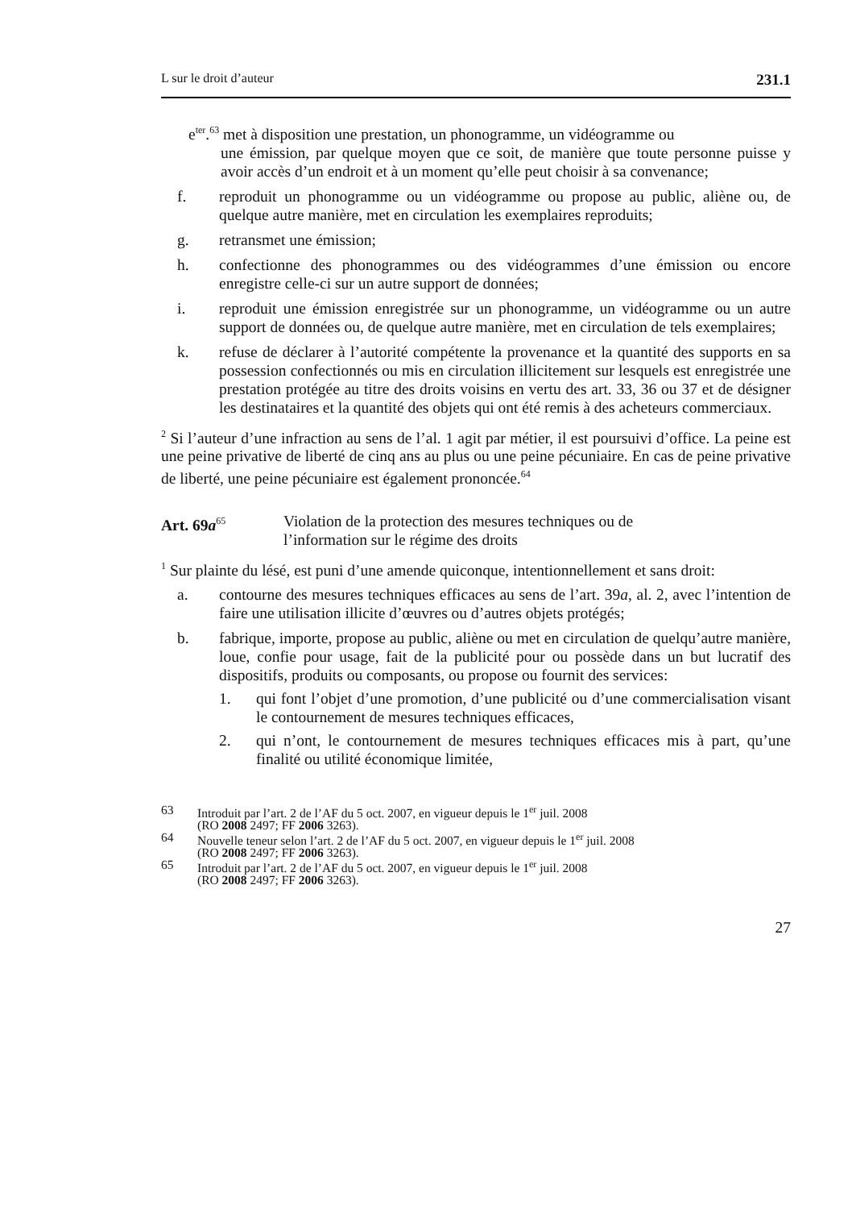L sur le droit d’auteur 231.1
e<sup>ter</sup>.<sup>63</sup> met à disposition une prestation, un phonogramme, un vidéogramme ou
une émission, par quelque moyen que ce soit, de manière que toute personne puisse y avoir accès d’un endroit et à un moment qu’elle peut choisir à sa convenance;
f. reproduit un phonogramme ou un vidéogramme ou propose au public, aliène ou, de quelque autre manière, met en circulation les exemplaires reproduits;
g. retransmet une émission;
h. confectionne des phonogrammes ou des vidéogrammes d’une émission ou encore enregistre celle-ci sur un autre support de données;
i. reproduit une émission enregistrée sur un phonogramme, un vidéogramme ou un autre support de données ou, de quelque autre manière, met en circulation de tels exemplaires;
k. refuse de déclarer à l’autorité compétente la provenance et la quantité des supports en sa possession confectionnés ou mis en circulation illicitement sur lesquels est enregistrée une prestation protégée au titre des droits voisins en vertu des art. 33, 36 ou 37 et de désigner les destinataires et la quantité des objets qui ont été remis à des acheteurs commerciaux.
<sup>2</sup> Si l’auteur d’une infraction au sens de l’al. 1 agit par métier, il est poursuivi d’office. La peine est une peine privative de liberté de cinq ans au plus ou une peine pécuniaire. En cas de peine privative de liberté, une peine pécuniaire est également prononcée.<sup>64</sup>
Art. 69a<sup>65</sup> Violation de la protection des mesures techniques ou de
l’information sur le régime des droits
<sup>1</sup> Sur plainte du lésé, est puni d’une amende quiconque, intentionnellement et sans droit:
a. contourne des mesures techniques efficaces au sens de l’art. 39a, al. 2, avec l’intention de faire une utilisation illicite d’œuvres ou d’autres objets protégés;
b. fabrique, importe, propose au public, aliène ou met en circulation de quelqu’autre manière, loue, confie pour usage, fait de la publicité pour ou possède dans un but lucratif des dispositifs, produits ou composants, ou propose ou fournit des services:
1. qui font l’objet d’une promotion, d’une publicité ou d’une commercialisation visant le contournement de mesures techniques efficaces,
2. qui n’ont, le contournement de mesures techniques efficaces mis à part, qu’une finalité ou utilité économique limitée,
63 Introduit par l’art. 2 de l’AF du 5 oct. 2007, en vigueur depuis le 1<sup>er</sup> juil. 2008
(RO 2008 2497; FF 2006 3263).
64 Nouvelle teneur selon l’art. 2 de l’AF du 5 oct. 2007, en vigueur depuis le 1<sup>er</sup> juil. 2008
(RO 2008 2497; FF 2006 3263).
65 Introduit par l’art. 2 de l’AF du 5 oct. 2007, en vigueur depuis le 1<sup>er</sup> juil. 2008
(RO 2008 2497; FF 2006 3263).
27